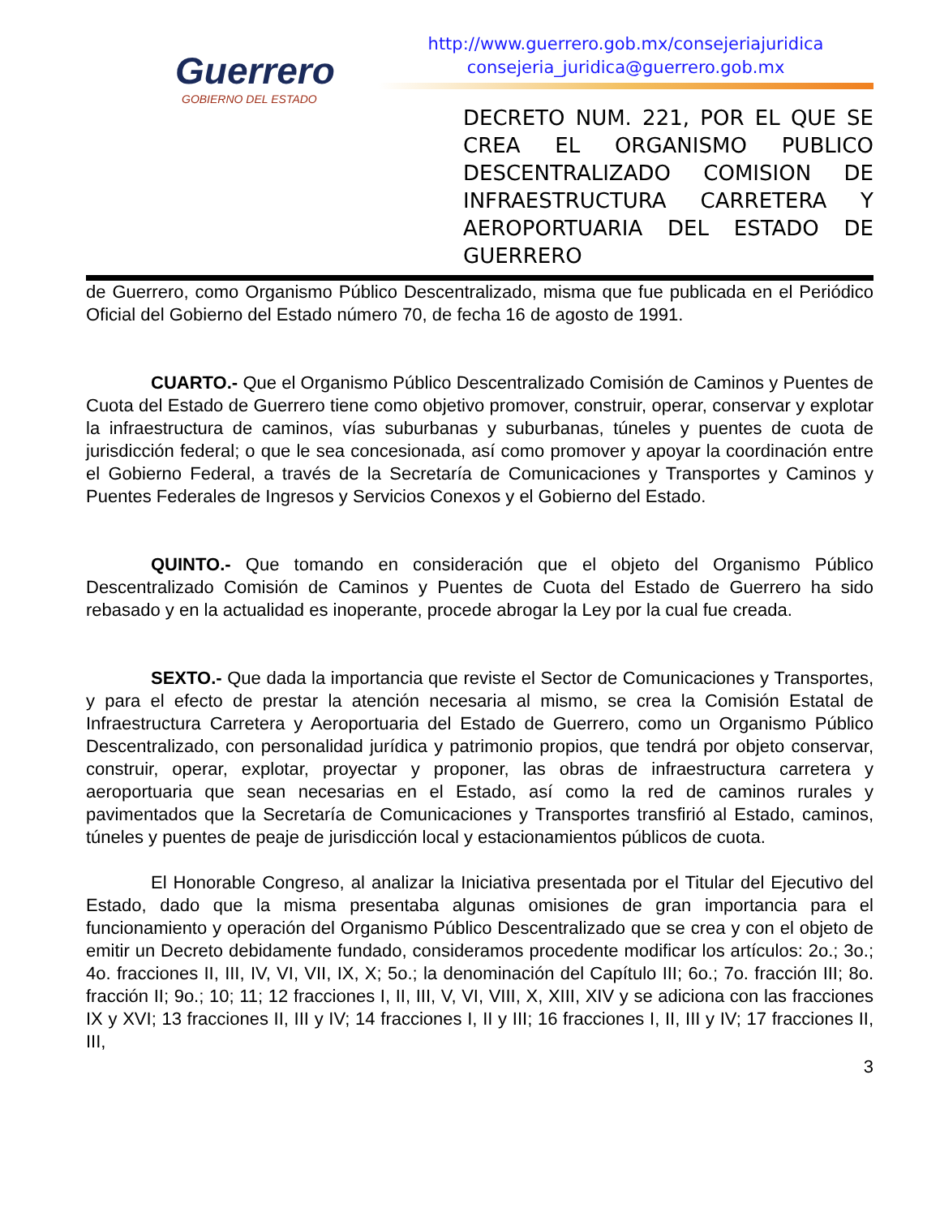Guerrero
GOBIERNO DEL ESTADO
http://www.guerrero.gob.mx/consejeriajuridica
consejeria_juridica@guerrero.gob.mx
DECRETO NUM. 221, POR EL QUE SE CREA EL ORGANISMO PUBLICO DESCENTRALIZADO COMISION DE INFRAESTRUCTURA CARRETERA Y AEROPORTUARIA DEL ESTADO DE
GUERRERO
de Guerrero, como Organismo Público Descentralizado, misma que fue publicada en el Periódico Oficial del Gobierno del Estado número 70, de fecha 16 de agosto de 1991.
CUARTO.- Que el Organismo Público Descentralizado Comisión de Caminos y Puentes de Cuota del Estado de Guerrero tiene como objetivo promover, construir, operar, conservar y explotar la infraestructura de caminos, vías suburbanas y suburbanas, túneles y puentes de cuota de jurisdicción federal; o que le sea concesionada, así como promover y apoyar la coordinación entre el Gobierno Federal, a través de la Secretaría de Comunicaciones y Transportes y Caminos y Puentes Federales de Ingresos y Servicios Conexos y el Gobierno del Estado.
QUINTO.- Que tomando en consideración que el objeto del Organismo Público Descentralizado Comisión de Caminos y Puentes de Cuota del Estado de Guerrero ha sido rebasado y en la actualidad es inoperante, procede abrogar la Ley por la cual fue creada.
SEXTO.- Que dada la importancia que reviste el Sector de Comunicaciones y Transportes, y para el efecto de prestar la atención necesaria al mismo, se crea la Comisión Estatal de Infraestructura Carretera y Aeroportuaria del Estado de Guerrero, como un Organismo Público Descentralizado, con personalidad jurídica y patrimonio propios, que tendrá por objeto conservar, construir, operar, explotar, proyectar y proponer, las obras de infraestructura carretera y aeroportuaria que sean necesarias en el Estado, así como la red de caminos rurales y pavimentados que la Secretaría de Comunicaciones y Transportes transfirió al Estado, caminos, túneles y puentes de peaje de jurisdicción local y estacionamientos públicos de cuota.
El Honorable Congreso, al analizar la Iniciativa presentada por el Titular del Ejecutivo del Estado, dado que la misma presentaba algunas omisiones de gran importancia para el funcionamiento y operación del Organismo Público Descentralizado que se crea y con el objeto de emitir un Decreto debidamente fundado, consideramos procedente modificar los artículos: 2o.; 3o.; 4o. fracciones II, III, IV, VI, VII, IX, X; 5o.; la denominación del Capítulo III; 6o.; 7o. fracción III; 8o. fracción II; 9o.; 10; 11; 12 fracciones I, II, III, V, VI, VIII, X, XIII, XIV y se adiciona con las fracciones IX y XVI; 13 fracciones II, III y IV; 14 fracciones I, II y III; 16 fracciones I, II, III y IV; 17 fracciones II, III,
3